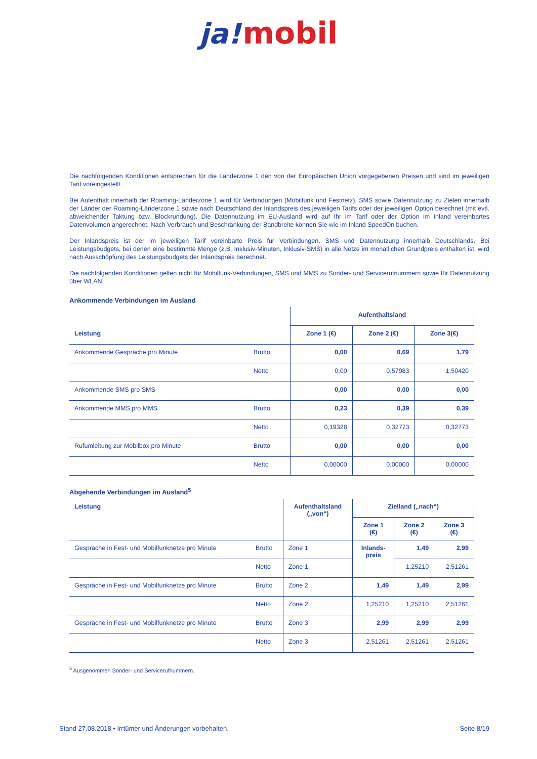ja! mobil
Die nachfolgenden Konditionen entsprechen für die Länderzone 1 den von der Europäischen Union vorgegebenen Preisen und sind im jeweiligen Tarif voreingestellt.
Bei Aufenthalt innerhalb der Roaming-Länderzone 1 wird für Verbindungen (Mobilfunk und Festnetz), SMS sowie Datennutzung zu Zielen innerhalb der Länder der Roaming-Länderzone 1 sowie nach Deutschland der Inlandspreis des jeweiligen Tarifs oder der jeweiligen Option berechnet (mit evtl. abweichender Taktung bzw. Blockrundung). Die Datennutzung im EU-Ausland wird auf Ihr im Tarif oder der Option im Inland vereinbartes Datenvolumen angerechnet. Nach Verbrauch und Beschränkung der Bandbreite können Sie wie im Inland SpeedOn buchen.
Der Inlandspreis ist der im jeweiligen Tarif vereinbarte Preis für Verbindungen, SMS und Datennutzung innerhalb Deutschlands. Bei Leistungsbudgets, bei denen eine bestimmte Menge (z.B. Inklusiv-Minuten, Inklusiv-SMS) in alle Netze im monatlichen Grundpreis enthalten ist, wird nach Ausschöpfung des Leistungsbudgets der Inlandspreis berechnet.
Die nachfolgenden Konditionen gelten nicht für Mobilfunk-Verbindungen, SMS und MMS zu Sonder- und Servicerufnummern sowie für Datennutzung über WLAN.
Ankommende Verbindungen im Ausland
| | | Aufenthaltsland | | |
| Leistung | | Zone 1 (€) | Zone 2 (€) | Zone 3(€) |
| Ankommende Gespräche pro Minute | Brutto | 0,00 | 0,69 | 1,79 |
| | Netto | 0,00 | 0,57983 | 1,50420 |
| Ankommende SMS pro SMS | | 0,00 | 0,00 | 0,00 |
| Ankommende MMS pro MMS | Brutto | 0,23 | 0,39 | 0,39 |
| | Netto | 0,19328 | 0,32773 | 0,32773 |
| Rufumleitung zur Mobilbox pro Minute | Brutto | 0,00 | 0,00 | 0,00 |
| | Netto | 0,00000 | 0,00000 | 0,00000 |
Abgehende Verbindungen im Ausland<sup>5</sup>
| Leistung | | Aufenthaltsland („von“) | Zielland („nach“) | | |
| | | | Zone 1 (€) | Zone 2 (€) | Zone 3 (€) |
| Gespräche in Fest- und Mobilfunknetze pro Minute | Brutto | Zone 1 | Inlands- preis | 1,49 | 2,99 |
| | Netto | Zone 1 | | 1,25210 | 2,51261 |
| Gespräche in Fest- und Mobilfunknetze pro Minute | Brutto | Zone 2 | 1,49 | 1,49 | 2,99 |
| | Netto | Zone 2 | 1,25210 | 1,25210 | 2,51261 |
| Gespräche in Fest- und Mobilfunknetze pro Minute | Brutto | Zone 3 | 2,99 | 2,99 | 2,99 |
| | Netto | Zone 3 | 2,51261 | 2,51261 | 2,51261 |
<sup>5</sup> Ausgenommen Sonder- und Servicerufnummern.
Stand 27.08.2018 • Irrtümer und Änderungen vorbehalten. Seite 8/19